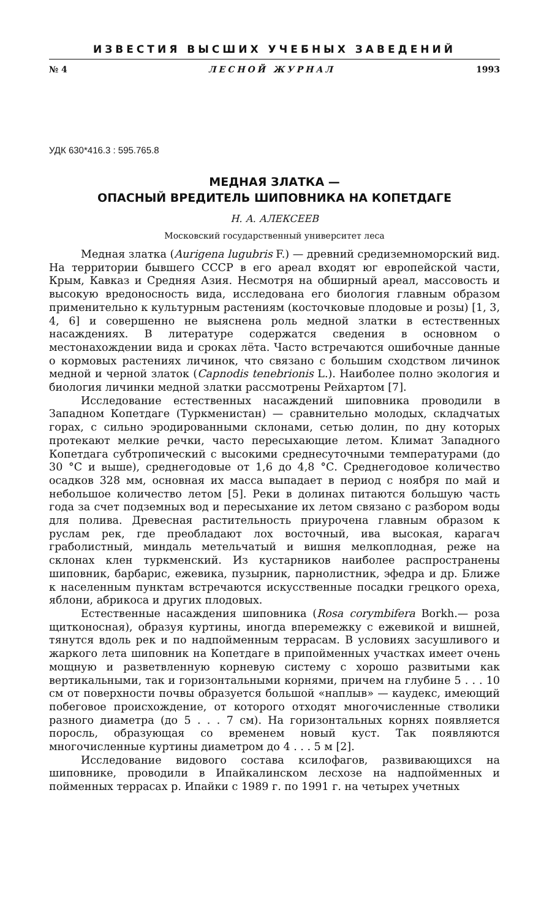ИЗВЕСТИЯ ВЫСШИХ УЧЕБНЫХ ЗАВЕДЕНИЙ
№ 4 ЛЕСНОЙ ЖУРНАЛ 1993
УДК 630*416.3 : 595.765.8
МЕДНАЯ ЗЛАТКА —
ОПАСНЫЙ ВРЕДИТЕЛЬ ШИПОВНИКА НА КОПЕТДАГЕ
Н. А. АЛЕКСЕЕВ
Московский государственный университет леса
Медная златка (Aurigena lugubris F.) — древний средиземноморский вид. На территории бывшего СССР в его ареал входят юг европейской части, Крым, Кавказ и Средняя Азия. Несмотря на обширный ареал, массовость и высокую вредоносность вида, исследована его биология главным образом применительно к культурным растениям (косточковые плодовые и розы) [1, 3, 4, 6] и совершенно не выяснена роль медной златки в естественных насаждениях. В литературе содержатся сведения в основном о местонахождении вида и сроках лёта. Часто встречаются ошибочные данные о кормовых растениях личинок, что связано с большим сходством личинок медной и черной златок (Capnodis tenebrionis L.). Наиболее полно экология и биология личинки медной златки рассмотрены Рейхартом [7].
Исследование естественных насаждений шиповника проводили в Западном Копетдаге (Туркменистан) — сравнительно молодых, складчатых горах, с сильно эродированными склонами, сетью долин, по дну которых протекают мелкие речки, часто пересыхающие летом. Климат Западного Копетдага субтропический с высокими среднесуточными температурами (до 30 °С и выше), среднегодовые от 1,6 до 4,8 °С. Среднегодовое количество осадков 328 мм, основная их масса выпадает в период с ноября по май и небольшое количество летом [5]. Реки в долинах питаются большую часть года за счет подземных вод и пересыхание их летом связано с разбором воды для полива. Древесная растительность приурочена главным образом к руслам рек, где преобладают лох восточный, ива высокая, карагач граболистный, миндаль метельчатый и вишня мелкоплодная, реже на склонах клен туркменский. Из кустарников наиболее распространены шиповник, барбарис, ежевика, пузырник, парнолистник, эфедра и др. Ближе к населенным пунктам встречаются искусственные посадки грецкого ореха, яблони, абрикоса и других плодовых.
Естественные насаждения шиповника (Rosa corymbifera Borkh.— роза щитконосная), образуя куртины, иногда вперемежку с ежевикой и вишней, тянутся вдоль рек и по надпойменным террасам. В условиях засушливого и жаркого лета шиповник на Копетдаге в припойменных участках имеет очень мощную и разветвленную корневую систему с хорошо развитыми как вертикальными, так и горизонтальными корнями, причем на глубине 5 . . . 10 см от поверхности почвы образуется большой «наплыв» — каудекс, имеющий побеговое происхождение, от которого отходят многочисленные стволики разного диаметра (до 5 . . . 7 см). На горизонтальных корнях появляется поросль, образующая со временем новый куст. Так появляются многочисленные куртины диаметром до 4 . . . 5 м [2].
Исследование видового состава ксилофагов, развивающихся на шиповнике, проводили в Ипайкалинском лесхозе на надпойменных и пойменных террасах р. Ипайки с 1989 г. по 1991 г. на четырех учетных